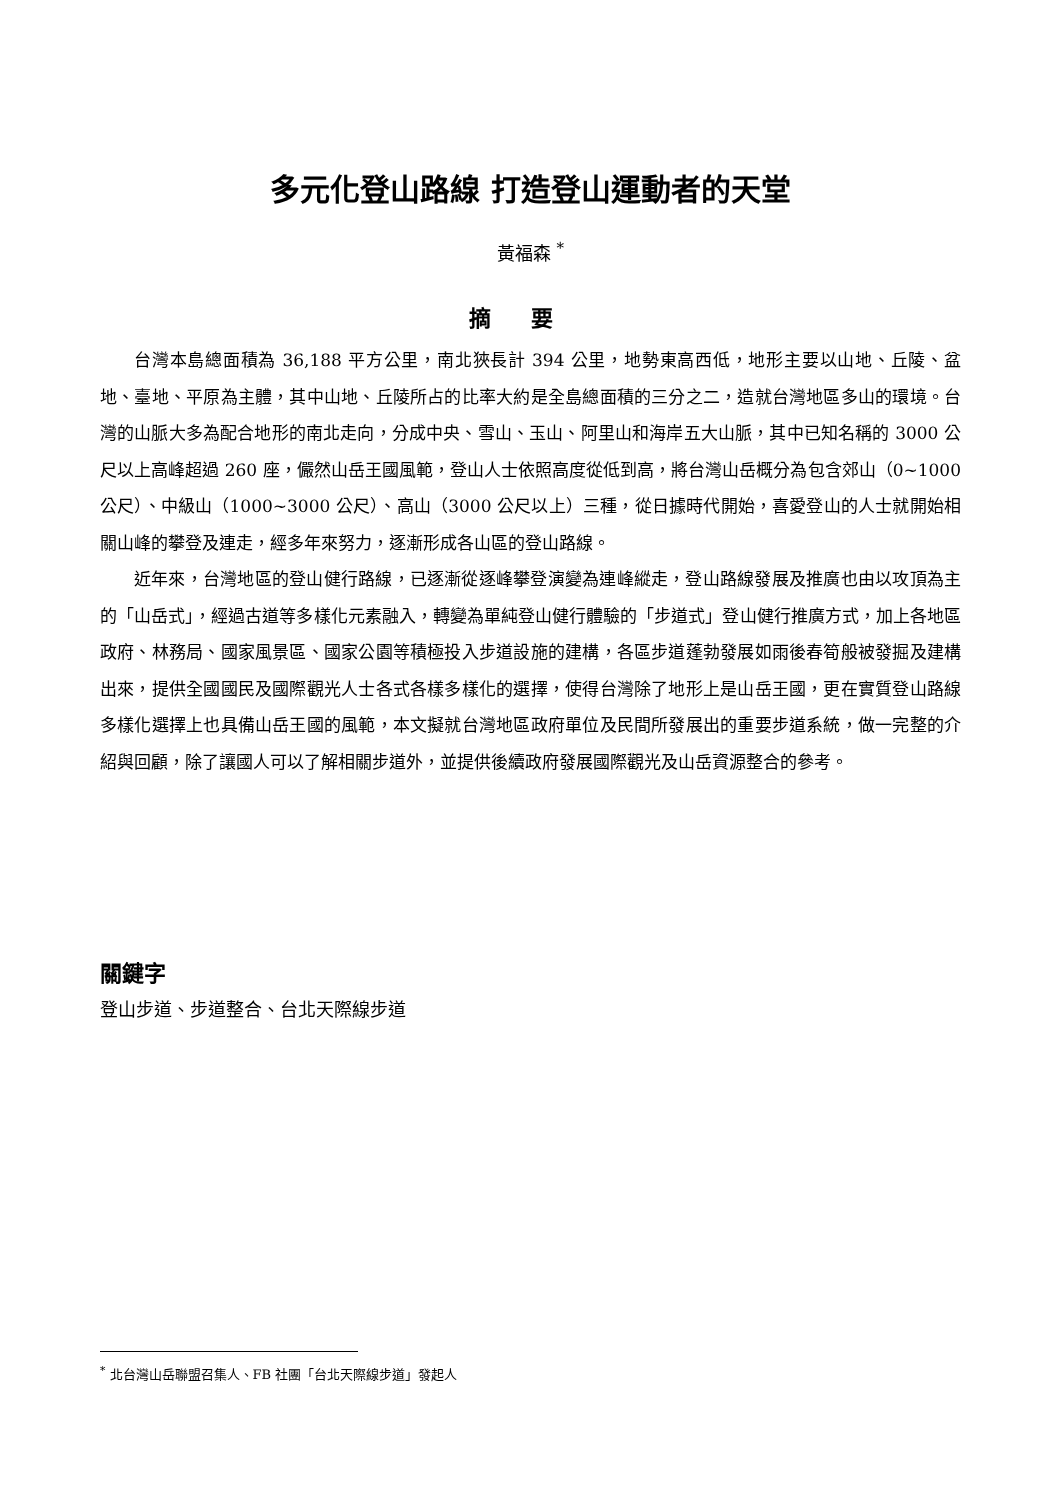多元化登山路線 打造登山運動者的天堂
黃福森 <sup>*</sup>
摘要
台灣本島總面積為 36,188 平方公里，南北狹長計 394 公里，地勢東高西低，地形主要以山地、丘陵、盆地、臺地、平原為主體，其中山地、丘陵所占的比率大約是全島總面積的三分之二，造就台灣地區多山的環境。台灣的山脈大多為配合地形的南北走向，分成中央、雪山、玉山、阿里山和海岸五大山脈，其中已知名稱的 3000 公尺以上高峰超過 260 座，儼然山岳王國風範，登山人士依照高度從低到高，將台灣山岳概分為包含郊山（0~1000 公尺）、中級山（1000~3000 公尺）、高山（3000 公尺以上）三種，從日據時代開始，喜愛登山的人士就開始相關山峰的攀登及連走，經多年來努力，逐漸形成各山區的登山路線。
近年來，台灣地區的登山健行路線，已逐漸從逐峰攀登演變為連峰縱走，登山路線發展及推廣也由以攻頂為主的「山岳式」，經過古道等多樣化元素融入，轉變為單純登山健行體驗的「步道式」登山健行推廣方式，加上各地區政府、林務局、國家風景區、國家公園等積極投入步道設施的建構，各區步道蓬勃發展如雨後春筍般被發掘及建構出來，提供全國國民及國際觀光人士各式各樣多樣化的選擇，使得台灣除了地形上是山岳王國，更在實質登山路線多樣化選擇上也具備山岳王國的風範，本文擬就台灣地區政府單位及民間所發展出的重要步道系統，做一完整的介紹與回顧，除了讓國人可以了解相關步道外，並提供後續政府發展國際觀光及山岳資源整合的參考。
關鍵字
登山步道、步道整合、台北天際線步道
<sup>*</sup> 北台灣山岳聯盟召集人、FB 社團「台北天際線步道」發起人